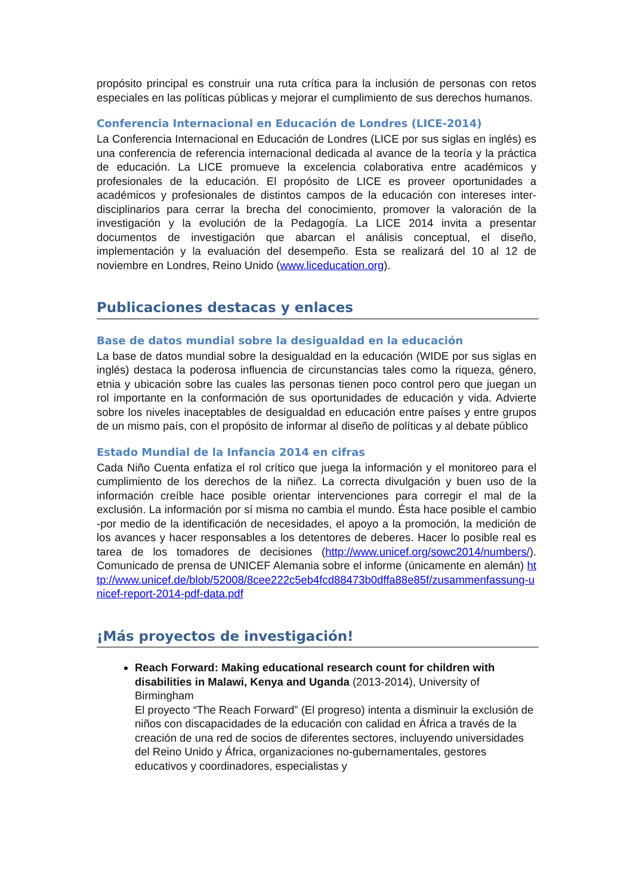propósito principal es construir una ruta crítica para la inclusión de personas con retos especiales en las políticas públicas y mejorar el cumplimiento de sus derechos humanos.
Conferencia Internacional en Educación de Londres (LICE-2014)
La Conferencia Internacional en Educación de Londres (LICE por sus siglas en inglés) es una conferencia de referencia internacional dedicada al avance de la teoría y la práctica de educación. La LICE promueve la excelencia colaborativa entre académicos y profesionales de la educación. El propósito de LICE es proveer oportunidades a académicos y profesionales de distintos campos de la educación con intereses inter-disciplinarios para cerrar la brecha del conocimiento, promover la valoración de la investigación y la evolución de la Pedagogía. La LICE 2014 invita a presentar documentos de investigación que abarcan el análisis conceptual, el diseño, implementación y la evaluación del desempeño. Esta se realizará del 10 al 12 de noviembre en Londres, Reino Unido (www.liceducation.org).
Publicaciones destacas y enlaces
Base de datos mundial sobre la desigualdad en la educación
La base de datos mundial sobre la desigualdad en la educación (WIDE por sus siglas en inglés) destaca la poderosa influencia de circunstancias tales como la riqueza, género, etnia y ubicación sobre las cuales las personas tienen poco control pero que juegan un rol importante en la conformación de sus oportunidades de educación y vida. Advierte sobre los niveles inaceptables de desigualdad en educación entre países y entre grupos de un mismo país, con el propósito de informar al diseño de políticas y al debate público
Estado Mundial de la Infancia 2014 en cifras
Cada Niño Cuenta enfatiza el rol crítico que juega la información y el monitoreo para el cumplimiento de los derechos de la niñez. La correcta divulgación y buen uso de la información creíble hace posible orientar intervenciones para corregir el mal de la exclusión. La información por sí misma no cambia el mundo. Ésta hace posible el cambio -por medio de la identificación de necesidades, el apoyo a la promoción, la medición de los avances y hacer responsables a los detentores de deberes. Hacer lo posible real es tarea de los tomadores de decisiones (http://www.unicef.org/sowc2014/numbers/). Comunicado de prensa de UNICEF Alemania sobre el informe (únicamente en alemán) http://www.unicef.de/blob/52008/8cee222c5eb4fcd88473b0dffa88e85f/zusammenfassung-unicef-report-2014-pdf-data.pdf
¡Más proyectos de investigación!
Reach Forward: Making educational research count for children with disabilities in Malawi, Kenya and Uganda (2013-2014), University of Birmingham
El proyecto “The Reach Forward” (El progreso) intenta a disminuir la exclusión de niños con discapacidades de la educación con calidad en África a través de la creación de una red de socios de diferentes sectores, incluyendo universidades del Reino Unido y África, organizaciones no-gubernamentales, gestores educativos y coordinadores, especialistas y